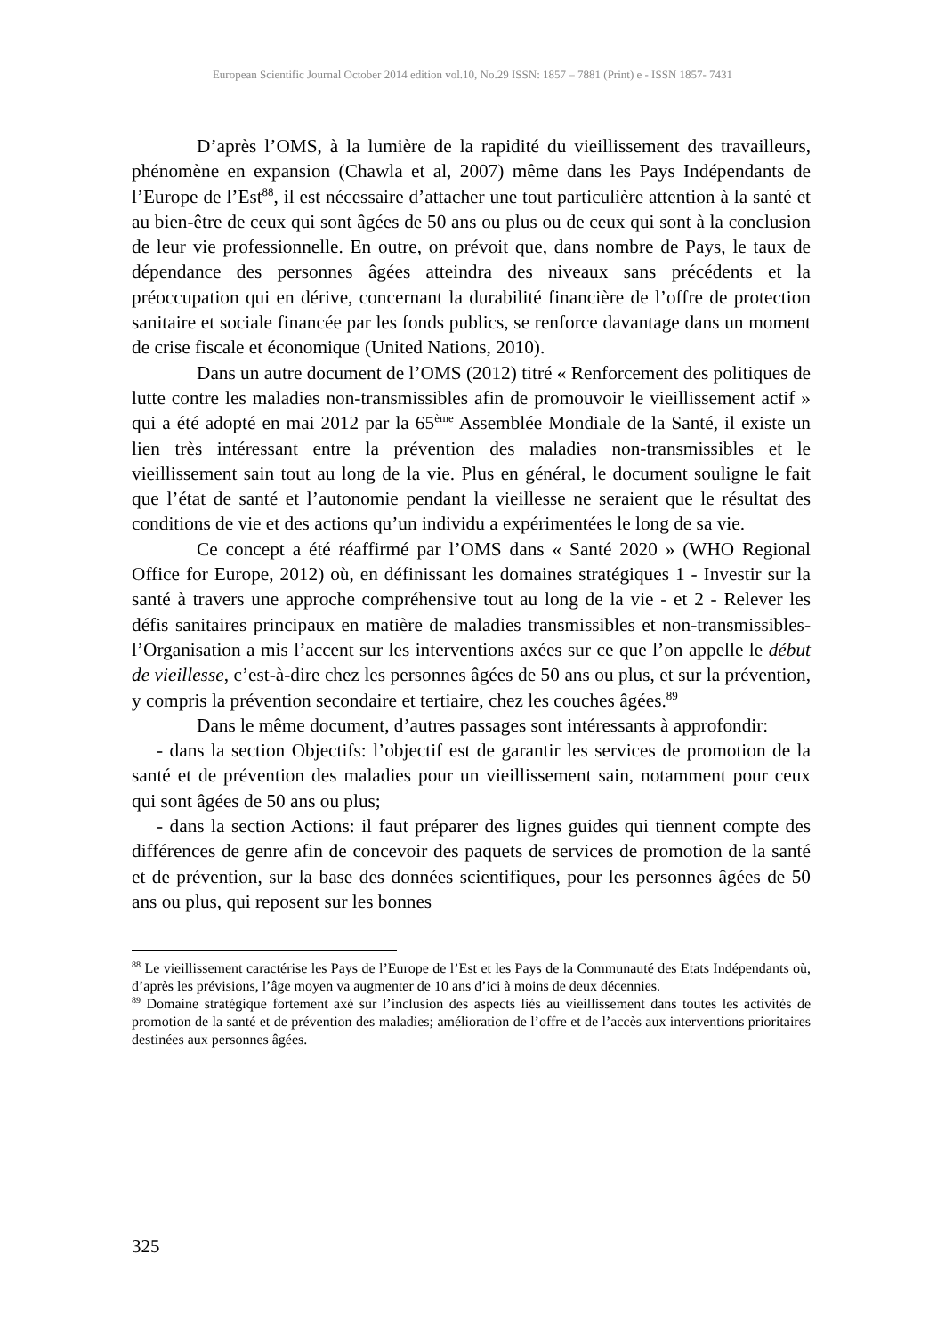European Scientific Journal October 2014 edition vol.10, No.29 ISSN: 1857 – 7881 (Print) e - ISSN 1857- 7431
D’après l’OMS, à la lumière de la rapidité du vieillissement des travailleurs, phénomène en expansion (Chawla et al, 2007) même dans les Pays Indépendants de l’Europe de l’Est<sup>88</sup>, il est nécessaire d’attacher une tout particulière attention à la santé et au bien-être de ceux qui sont âgées de 50 ans ou plus ou de ceux qui sont à la conclusion de leur vie professionnelle. En outre, on prévoit que, dans nombre de Pays, le taux de dépendance des personnes âgées atteindra des niveaux sans précédents et la préoccupation qui en dérive, concernant la durabilité financière de l’offre de protection sanitaire et sociale financée par les fonds publics, se renforce davantage dans un moment de crise fiscale et économique (United Nations, 2010).
Dans un autre document de l’OMS (2012) titré « Renforcement des politiques de lutte contre les maladies non-transmissibles afin de promouvoir le vieillissement actif » qui a été adopté en mai 2012 par la 65<sup>ème</sup> Assemblée Mondiale de la Santé, il existe un lien très intéressant entre la prévention des maladies non-transmissibles et le vieillissement sain tout au long de la vie. Plus en général, le document souligne le fait que l’état de santé et l’autonomie pendant la vieillesse ne seraient que le résultat des conditions de vie et des actions qu’un individu a expérimentées le long de sa vie.
Ce concept a été réaffirmé par l’OMS dans « Santé 2020 » (WHO Regional Office for Europe, 2012) où, en définissant les domaines stratégiques 1 - Investir sur la santé à travers une approche compréhensive tout au long de la vie - et 2 - Relever les défis sanitaires principaux en matière de maladies transmissibles et non-transmissibles- l’Organisation a mis l’accent sur les interventions axées sur ce que l’on appelle le début de vieillesse, c’est-à-dire chez les personnes âgées de 50 ans ou plus, et sur la prévention, y compris la prévention secondaire et tertiaire, chez les couches âgées.<sup>89</sup>
Dans le même document, d’autres passages sont intéressants à approfondir:
- dans la section Objectifs: l’objectif est de garantir les services de promotion de la santé et de prévention des maladies pour un vieillissement sain, notamment pour ceux qui sont âgées de 50 ans ou plus;
- dans la section Actions: il faut préparer des lignes guides qui tiennent compte des différences de genre afin de concevoir des paquets de services de promotion de la santé et de prévention, sur la base des données scientifiques, pour les personnes âgées de 50 ans ou plus, qui reposent sur les bonnes
<sup>88</sup> Le vieillissement caractérise les Pays de l’Europe de l’Est et les Pays de la Communauté des Etats Indépendants où, d’après les prévisions, l’âge moyen va augmenter de 10 ans d’ici à moins de deux décennies.
<sup>89</sup> Domaine stratégique fortement axé sur l’inclusion des aspects liés au vieillissement dans toutes les activités de promotion de la santé et de prévention des maladies; amélioration de l’offre et de l’accès aux interventions prioritaires destinées aux personnes âgées.
325